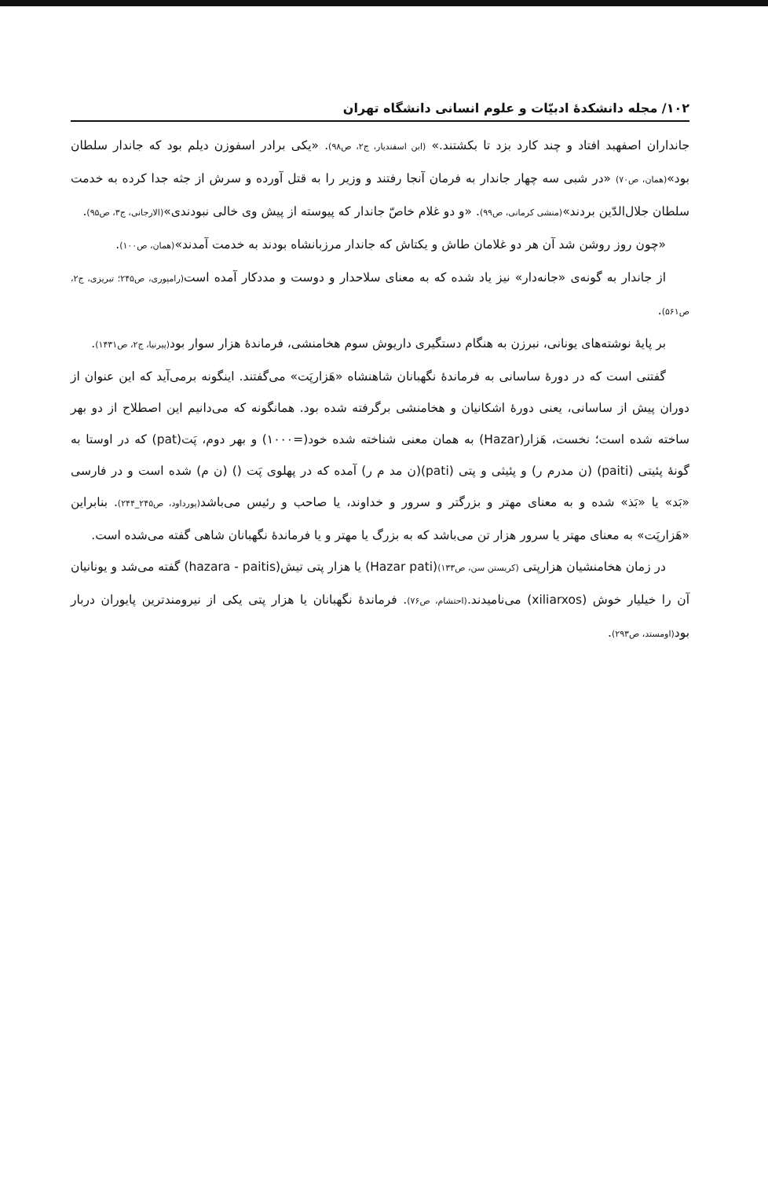۱۰۲/ مجله دانشکدهٔ ادبیّات و علوم انسانی دانشگاه تهران
جانداران اصفهبد افتاد و چند کارد بزد تا بکشتند.» (ابن اسفندیار، ج۲، ص۹۸). «یکی برادر اسفوزن دیلم بود که جاندار سلطان بود»(همان، ص۷۰) «در شبی سه چهار جاندار به فرمان آنجا رفتند و وزیر را به قتل آورده و سرش از جثه جدا کرده به خدمت سلطان جلال‌الدّین بردند»(منشی کرمانی، ص۹۹). «و دو غلام خاصّ جاندار که پیوسته از پیش وی خالی نبودندی»(الارجانی، ج۳، ص۹۵).
«چون روز روشن شد آن هر دو غلامان طاش و یکتاش که جاندار مرزبانشاه بودند به خدمت آمدند»(همان، ص۱۰۰).
از جاندار به گونه‌ی «جانه‌دار» نیز یاد شده که به معنای سلاحدار و دوست و مددکار آمده است(رامپوری، ص۲۴۵؛ تبریزی، ج۲، ص۵۶۱).
بر پایهٔ نوشته‌های یونانی، نبرزن به هنگام دستگیری داریوش سوم هخامنشی، فرماندهٔ هزار سوار بود(پیرنیا، ج۲، ص۱۴۳۱).
گفتنی است که در دورهٔ ساسانی به فرماندهٔ نگهبانان شاهنشاه «هَزارپَت» می‌گفتند. اینگونه برمی‌آید که این عنوان از دوران پیش از ساسانی، یعنی دورهٔ اشکانیان و هخامنشی برگرفته شده بود. همانگونه که می‌دانیم این اصطلاح از دو بهر ساخته شده است؛ نخست، هَزار(Hazar) به همان معنی شناخته شده خود(=۱۰۰۰) و بهر دوم، پَت(pat) که در اوستا به گونهٔ پئیتی (paiti) (ن مدرم ر) و پئیثی و پتی (pati)(ن مد م ر) آمده که در پهلوی پَت () (ن م) شده است و در فارسی «بَد» یا «بَذ» شده و به معنای مهتر و بزرگتر و سرور و خداوند، یا صاحب و رئیس می‌باشد(پورداود، ص۲۴۵_۲۴۴). بنابراین «هَزارپَت» به معنای مهتر یا سرور هزار تن می‌باشد که به بزرگ یا مهتر و یا فرماندهٔ نگهبانان شاهی گفته می‌شده است.
در زمان هخامنشیان هزارپتی (کریستن سن، ص۱۳۳)(Hazar pati) یا هزار پتی تیش(hazara - paitis) گفته می‌شد و یونانیان آن را خیلیار خوش (xiliarxos) می‌نامیدند.(احتشام، ص۷۶). فرماندهٔ نگهبانان یا هزار پتی یکی از نیرومندترین پایوران دربار بود(اومستد، ص۲۹۳).